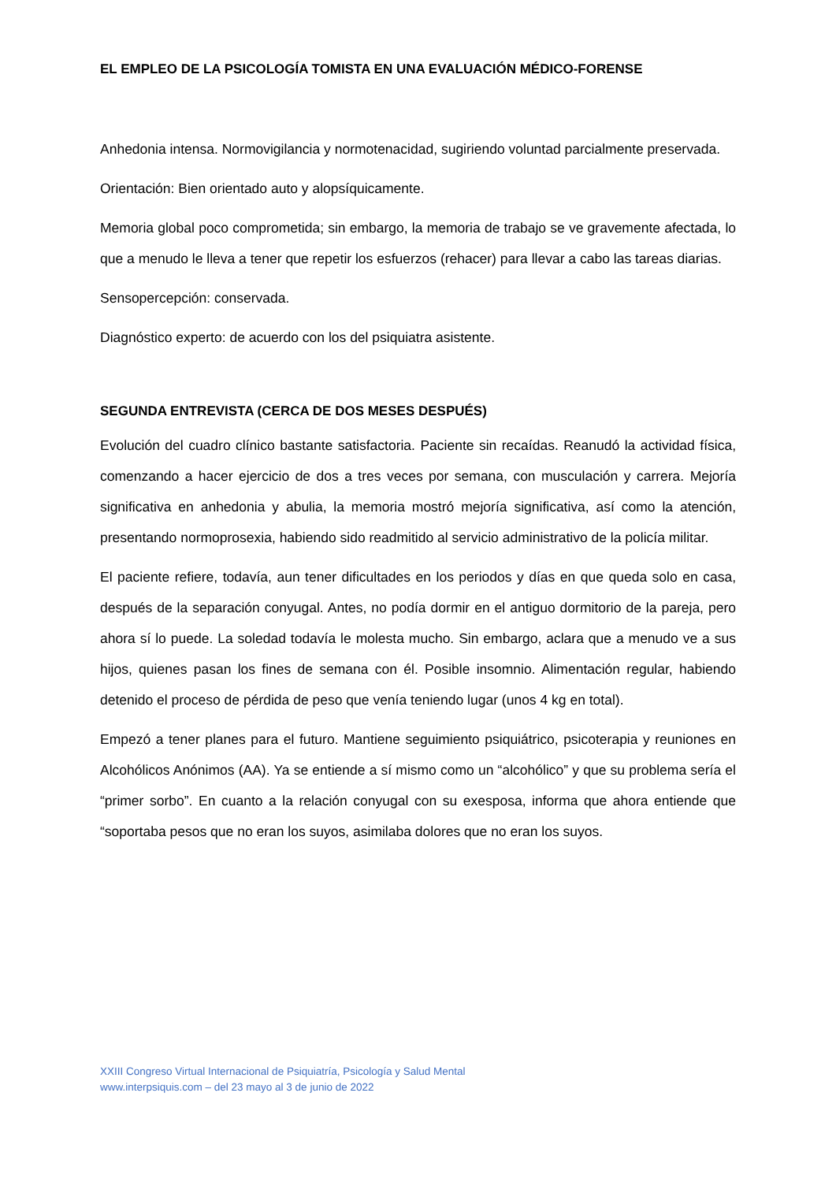EL EMPLEO DE LA PSICOLOGÍA TOMISTA EN UNA EVALUACIÓN MÉDICO-FORENSE
Anhedonia intensa. Normovigilancia y normotenacidad, sugiriendo voluntad parcialmente preservada.
Orientación: Bien orientado auto y alopsíquicamente.
Memoria global poco comprometida; sin embargo, la memoria de trabajo se ve gravemente afectada, lo que a menudo le lleva a tener que repetir los esfuerzos (rehacer) para llevar a cabo las tareas diarias.
Sensopercepción: conservada.
Diagnóstico experto: de acuerdo con los del psiquiatra asistente.
SEGUNDA ENTREVISTA (CERCA DE DOS MESES DESPUÉS)
Evolución del cuadro clínico bastante satisfactoria. Paciente sin recaídas. Reanudó la actividad física, comenzando a hacer ejercicio de dos a tres veces por semana, con musculación y carrera. Mejoría significativa en anhedonia y abulia, la memoria mostró mejoría significativa, así como la atención, presentando normoprosexia, habiendo sido readmitido al servicio administrativo de la policía militar.
El paciente refiere, todavía, aun tener dificultades en los periodos y días en que queda solo en casa, después de la separación conyugal. Antes, no podía dormir en el antiguo dormitorio de la pareja, pero ahora sí lo puede. La soledad todavía le molesta mucho. Sin embargo, aclara que a menudo ve a sus hijos, quienes pasan los fines de semana con él. Posible insomnio. Alimentación regular, habiendo detenido el proceso de pérdida de peso que venía teniendo lugar (unos 4 kg en total).
Empezó a tener planes para el futuro. Mantiene seguimiento psiquiátrico, psicoterapia y reuniones en Alcohólicos Anónimos (AA). Ya se entiende a sí mismo como un “alcohólico” y que su problema sería el “primer sorbo”. En cuanto a la relación conyugal con su exesposa, informa que ahora entiende que “soportaba pesos que no eran los suyos, asimilaba dolores que no eran los suyos.
XXIII Congreso Virtual Internacional de Psiquiatría, Psicología y Salud Mental
www.interpsiquis.com – del 23 mayo al 3 de junio de 2022